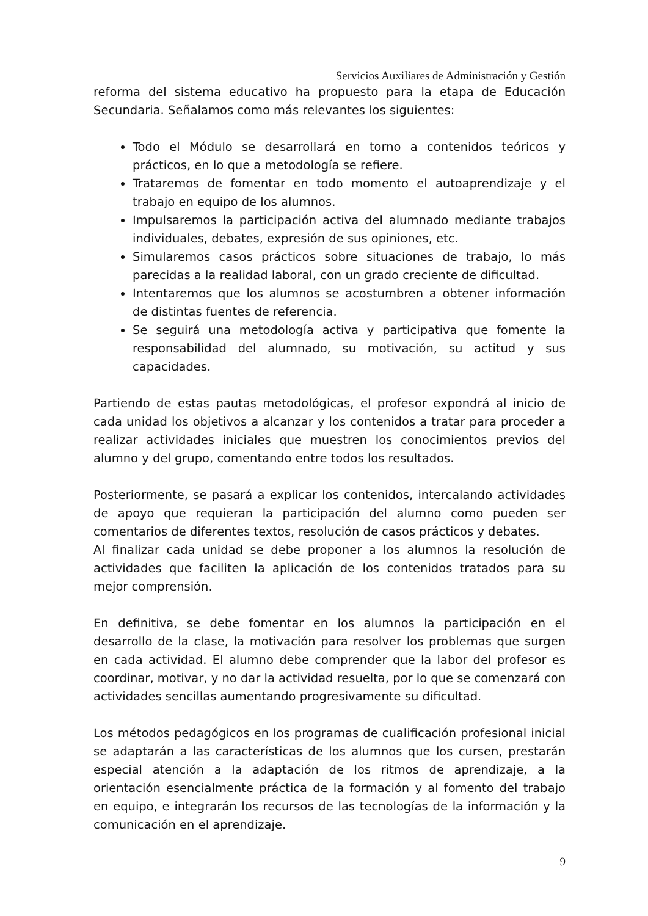Servicios Auxiliares de Administración y Gestión
reforma del sistema educativo ha propuesto para la etapa de Educación Secundaria. Señalamos como más relevantes los siguientes:
Todo el Módulo se desarrollará en torno a contenidos teóricos y prácticos, en lo que a metodología se refiere.
Trataremos de fomentar en todo momento el autoaprendizaje y el trabajo en equipo de los alumnos.
Impulsaremos la participación activa del alumnado mediante trabajos individuales, debates, expresión de sus opiniones, etc.
Simularemos casos prácticos sobre situaciones de trabajo, lo más parecidas a la realidad laboral, con un grado creciente de dificultad.
Intentaremos que los alumnos se acostumbren a obtener información de distintas fuentes de referencia.
Se seguirá una metodología activa y participativa que fomente la responsabilidad del alumnado, su motivación, su actitud y sus capacidades.
Partiendo de estas pautas metodológicas, el profesor expondrá al inicio de cada unidad los objetivos a alcanzar y los contenidos a tratar para proceder a realizar actividades iniciales que muestren los conocimientos previos del alumno y del grupo, comentando entre todos los resultados.
Posteriormente, se pasará a explicar los contenidos, intercalando actividades de apoyo que requieran la participación del alumno como pueden ser comentarios de diferentes textos, resolución de casos prácticos y debates.
Al finalizar cada unidad se debe proponer a los alumnos la resolución de actividades que faciliten la aplicación de los contenidos tratados para su mejor comprensión.
En definitiva, se debe fomentar en los alumnos la participación en el desarrollo de la clase, la motivación para resolver los problemas que surgen en cada actividad. El alumno debe comprender que la labor del profesor es coordinar, motivar, y no dar la actividad resuelta, por lo que se comenzará con actividades sencillas aumentando progresivamente su dificultad.
Los métodos pedagógicos en los programas de cualificación profesional inicial se adaptarán a las características de los alumnos que los cursen, prestarán especial atención a la adaptación de los ritmos de aprendizaje, a la orientación esencialmente práctica de la formación y al fomento del trabajo en equipo, e integrarán los recursos de las tecnologías de la información y la comunicación en el aprendizaje.
9